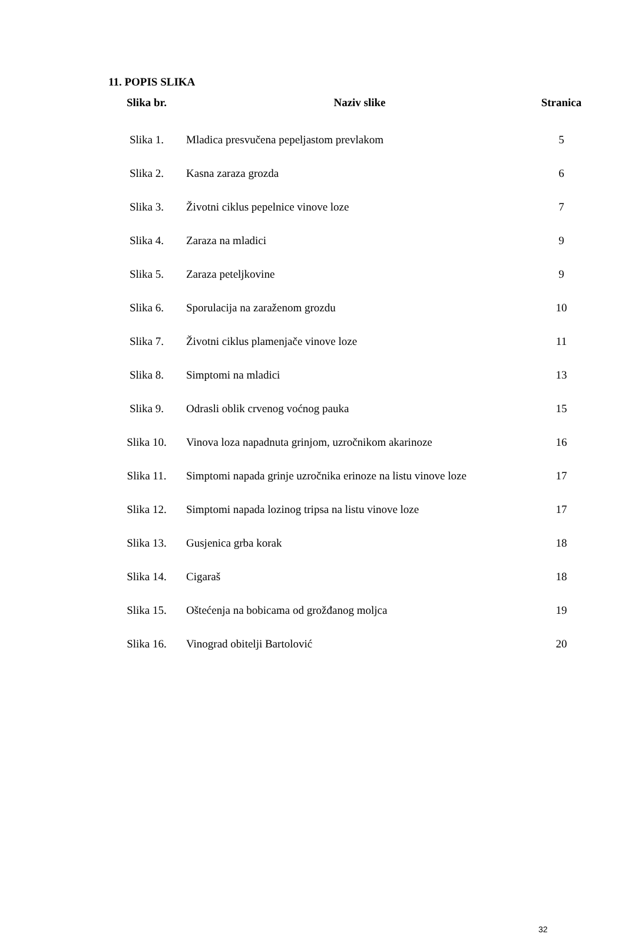11. POPIS SLIKA
| Slika br. | Naziv slike | Stranica |
| --- | --- | --- |
| Slika 1. | Mladica presvučena pepeljastom prevlakom | 5 |
| Slika 2. | Kasna zaraza grozda | 6 |
| Slika 3. | Životni ciklus pepelnice vinove loze | 7 |
| Slika 4. | Zaraza na mladici | 9 |
| Slika 5. | Zaraza peteljkovine | 9 |
| Slika 6. | Sporulacija na zaraženom grozdu | 10 |
| Slika 7. | Životni ciklus plamenjače vinove loze | 11 |
| Slika 8. | Simptomi na mladici | 13 |
| Slika 9. | Odrasli oblik crvenog voćnog pauka | 15 |
| Slika 10. | Vinova loza napadnuta grinjom, uzročnikom akarinoze | 16 |
| Slika 11. | Simptomi napada grinje uzročnika erinoze na listu vinove loze | 17 |
| Slika 12. | Simptomi napada lozinog tripsa na listu vinove loze | 17 |
| Slika 13. | Gusjenica grba korak | 18 |
| Slika 14. | Cigaraš | 18 |
| Slika 15. | Oštećenja na bobicama od grožđanog moljca | 19 |
| Slika 16. | Vinograd obitelji Bartolović | 20 |
32